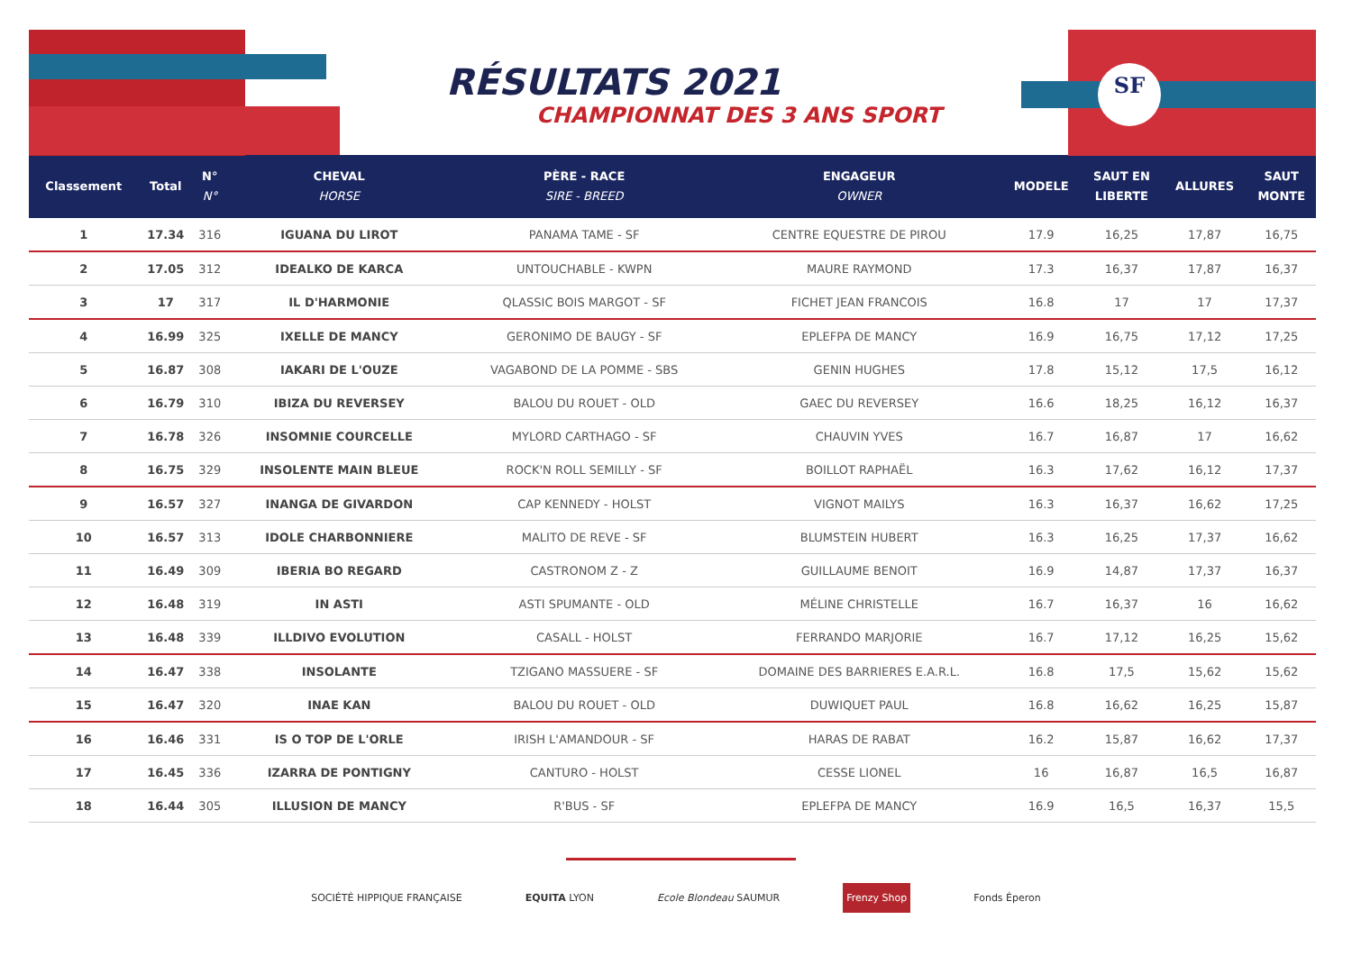SF
RÉSULTATS 2021
CHAMPIONNAT DES 3 ANS SPORT
| Classement | Total | N° N° | CHEVAL HORSE | PÈRE - RACE SIRE - BREED | ENGAGEUR OWNER | MODELE | SAUT EN LIBERTE | ALLURES | SAUT MONTE |
| --- | --- | --- | --- | --- | --- | --- | --- | --- | --- |
| 1 | 17.34 | 316 | IGUANA DU LIROT | PANAMA TAME - SF | CENTRE EQUESTRE DE PIROU | 17.9 | 16,25 | 17,87 | 16,75 |
| 2 | 17.05 | 312 | IDEALKO DE KARCA | UNTOUCHABLE - KWPN | MAURE RAYMOND | 17.3 | 16,37 | 17,87 | 16,37 |
| 3 | 17 | 317 | IL D'HARMONIE | QLASSIC BOIS MARGOT - SF | FICHET JEAN FRANCOIS | 16.8 | 17 | 17 | 17,37 |
| 4 | 16.99 | 325 | IXELLE DE MANCY | GERONIMO DE BAUGY - SF | EPLEFPA DE MANCY | 16.9 | 16,75 | 17,12 | 17,25 |
| 5 | 16.87 | 308 | IAKARI DE L'OUZE | VAGABOND DE LA POMME - SBS | GENIN HUGHES | 17.8 | 15,12 | 17,5 | 16,12 |
| 6 | 16.79 | 310 | IBIZA DU REVERSEY | BALOU DU ROUET - OLD | GAEC DU REVERSEY | 16.6 | 18,25 | 16,12 | 16,37 |
| 7 | 16.78 | 326 | INSOMNIE COURCELLE | MYLORD CARTHAGO - SF | CHAUVIN YVES | 16.7 | 16,87 | 17 | 16,62 |
| 8 | 16.75 | 329 | INSOLENTE MAIN BLEUE | ROCK'N ROLL SEMILLY - SF | BOILLOT RAPHAËL | 16.3 | 17,62 | 16,12 | 17,37 |
| 9 | 16.57 | 327 | INANGA DE GIVARDON | CAP KENNEDY - HOLST | VIGNOT MAILYS | 16.3 | 16,37 | 16,62 | 17,25 |
| 10 | 16.57 | 313 | IDOLE CHARBONNIERE | MALITO DE REVE - SF | BLUMSTEIN HUBERT | 16.3 | 16,25 | 17,37 | 16,62 |
| 11 | 16.49 | 309 | IBERIA BO REGARD | CASTRONOM Z - Z | GUILLAUME BENOIT | 16.9 | 14,87 | 17,37 | 16,37 |
| 12 | 16.48 | 319 | IN ASTI | ASTI SPUMANTE - OLD | MÉLINE CHRISTELLE | 16.7 | 16,37 | 16 | 16,62 |
| 13 | 16.48 | 339 | ILLDIVO EVOLUTION | CASALL - HOLST | FERRANDO MARJORIE | 16.7 | 17,12 | 16,25 | 15,62 |
| 14 | 16.47 | 338 | INSOLANTE | TZIGANO MASSUERE - SF | DOMAINE DES BARRIERES E.A.R.L. | 16.8 | 17,5 | 15,62 | 15,62 |
| 15 | 16.47 | 320 | INAE KAN | BALOU DU ROUET - OLD | DUWIQUET PAUL | 16.8 | 16,62 | 16,25 | 15,87 |
| 16 | 16.46 | 331 | IS O TOP DE L'ORLE | IRISH L'AMANDOUR - SF | HARAS DE RABAT | 16.2 | 15,87 | 16,62 | 17,37 |
| 17 | 16.45 | 336 | IZARRA DE PONTIGNY | CANTURO - HOLST | CESSE LIONEL | 16 | 16,87 | 16,5 | 16,87 |
| 18 | 16.44 | 305 | ILLUSION DE MANCY | R'BUS - SF | EPLEFPA DE MANCY | 16.9 | 16,5 | 16,37 | 15,5 |
SOCIÉTÉ HIPPIQUE FRANÇAISE EQUITA LYON Ecole Blondeau SAUMUR Frenzy Shop Fonds Éperon